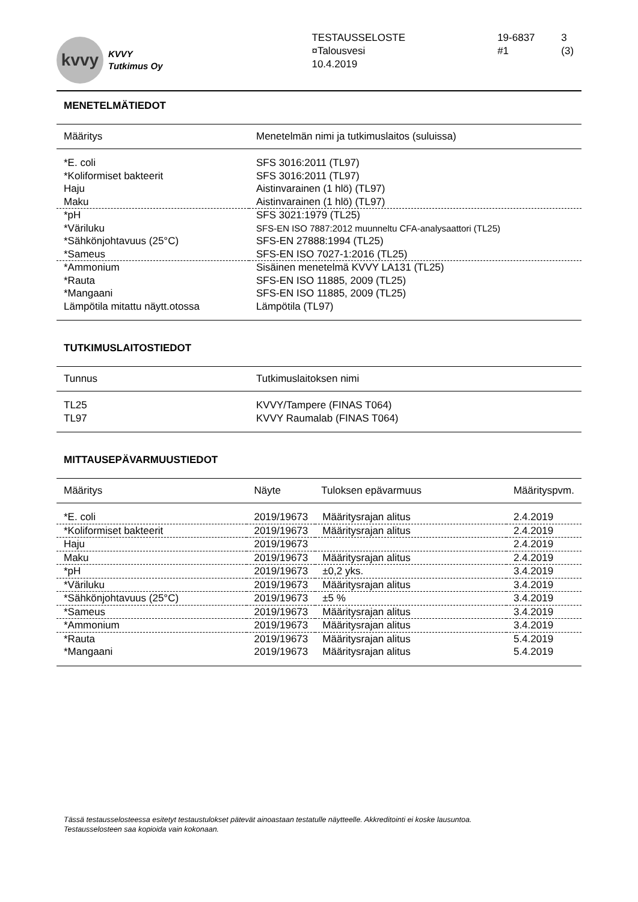kvvy
KVVY
Tutkimus Oy
TESTAUSSELOSTE
¤Talousvesi
10.4.2019
19-6837
#1
3 (3)
MENETELMÄTIEDOT
| Määritys | Menetelmän nimi ja tutkimuslaitos (suluissa) |
| --- | --- |
| *E. coli | SFS 3016:2011 (TL97) |
| *Koliformiset bakteerit | SFS 3016:2011 (TL97) |
| Haju | Aistinvarainen (1 hlö) (TL97) |
| Maku | Aistinvarainen (1 hlö) (TL97) |
| *pH | SFS 3021:1979 (TL25) |
| *Väriluku | SFS-EN ISO 7887:2012 muunneltu CFA-analysaattori (TL25) |
| *Sähkönjohtavuus (25°C) | SFS-EN 27888:1994 (TL25) |
| *Sameus | SFS-EN ISO 7027-1:2016 (TL25) |
| *Ammonium | Sisäinen menetelmä KVVY LA131 (TL25) |
| *Rauta | SFS-EN ISO 11885, 2009 (TL25) |
| *Mangaani | SFS-EN ISO 11885, 2009 (TL25) |
| Lämpötila mitattu näytt.otossa | Lämpötila (TL97) |
TUTKIMUSLAITOSTIEDOT
| Tunnus | Tutkimuslaitoksen nimi |
| --- | --- |
| TL25 | KVVY/Tampere (FINAS T064) |
| TL97 | KVVY Raumalab (FINAS T064) |
MITTAUSEPÄVARMUUSTIEDOT
| Määritys | Näyte | Tuloksen epävarmuus | Määrityspvm. |
| --- | --- | --- | --- |
| *E. coli | 2019/19673 | Määritysrajan alitus | 2.4.2019 |
| *Koliformiset bakteerit | 2019/19673 | Määritysrajan alitus | 2.4.2019 |
| Haju | 2019/19673 | | 2.4.2019 |
| Maku | 2019/19673 | Määritysrajan alitus | 2.4.2019 |
| *pH | 2019/19673 | ±0,2 yks. | 3.4.2019 |
| *Väriluku | 2019/19673 | Määritysrajan alitus | 3.4.2019 |
| *Sähkönjohtavuus (25°C) | 2019/19673 | ±5 % | 3.4.2019 |
| *Sameus | 2019/19673 | Määritysrajan alitus | 3.4.2019 |
| *Ammonium | 2019/19673 | Määritysrajan alitus | 3.4.2019 |
| *Rauta | 2019/19673 | Määritysrajan alitus | 5.4.2019 |
| *Mangaani | 2019/19673 | Määritysrajan alitus | 5.4.2019 |
Tässä testausselosteessa esitetyt testaustulokset pätevät ainoastaan testatulle näytteelle. Akkreditointi ei koske lausuntoa.
Testausselosteen saa kopioida vain kokonaan.